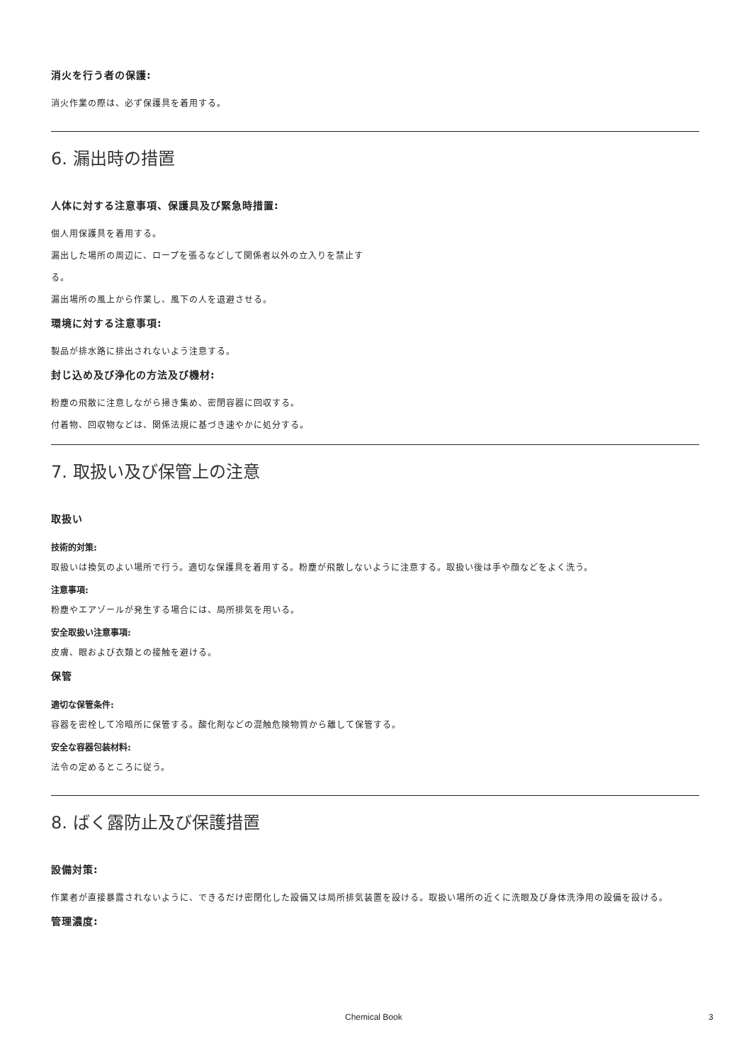消火を行う者の保護:
消火作業の際は、必ず保護具を着用する。
6. 漏出時の措置
人体に対する注意事項、保護具及び緊急時措置:
個人用保護具を着用する。
漏出した場所の周辺に、ロープを張るなどして関係者以外の立入りを禁止す
る。
漏出場所の風上から作業し、風下の人を退避させる。
環境に対する注意事項:
製品が排水路に排出されないよう注意する。
封じ込め及び浄化の方法及び機材:
粉塵の飛散に注意しながら掃き集め、密閉容器に回収する。
付着物、回収物などは、関係法規に基づき速やかに処分する。
7. 取扱い及び保管上の注意
取扱い
技術的対策:
取扱いは換気のよい場所で行う。適切な保護具を着用する。粉塵が飛散しないように注意する。取扱い後は手や顔などをよく洗う。
注意事項:
粉塵やエアゾールが発生する場合には、局所排気を用いる。
安全取扱い注意事項:
皮膚、眼および衣類との接触を避ける。
保管
適切な保管条件:
容器を密栓して冷暗所に保管する。酸化剤などの混触危険物質から離して保管する。
安全な容器包装材料:
法令の定めるところに従う。
8. ばく露防止及び保護措置
設備対策:
作業者が直接暴露されないように、できるだけ密閉化した設備又は局所排気装置を設ける。取扱い場所の近くに洗眼及び身体洗浄用の設備を設ける。
管理濃度:
Chemical Book 3